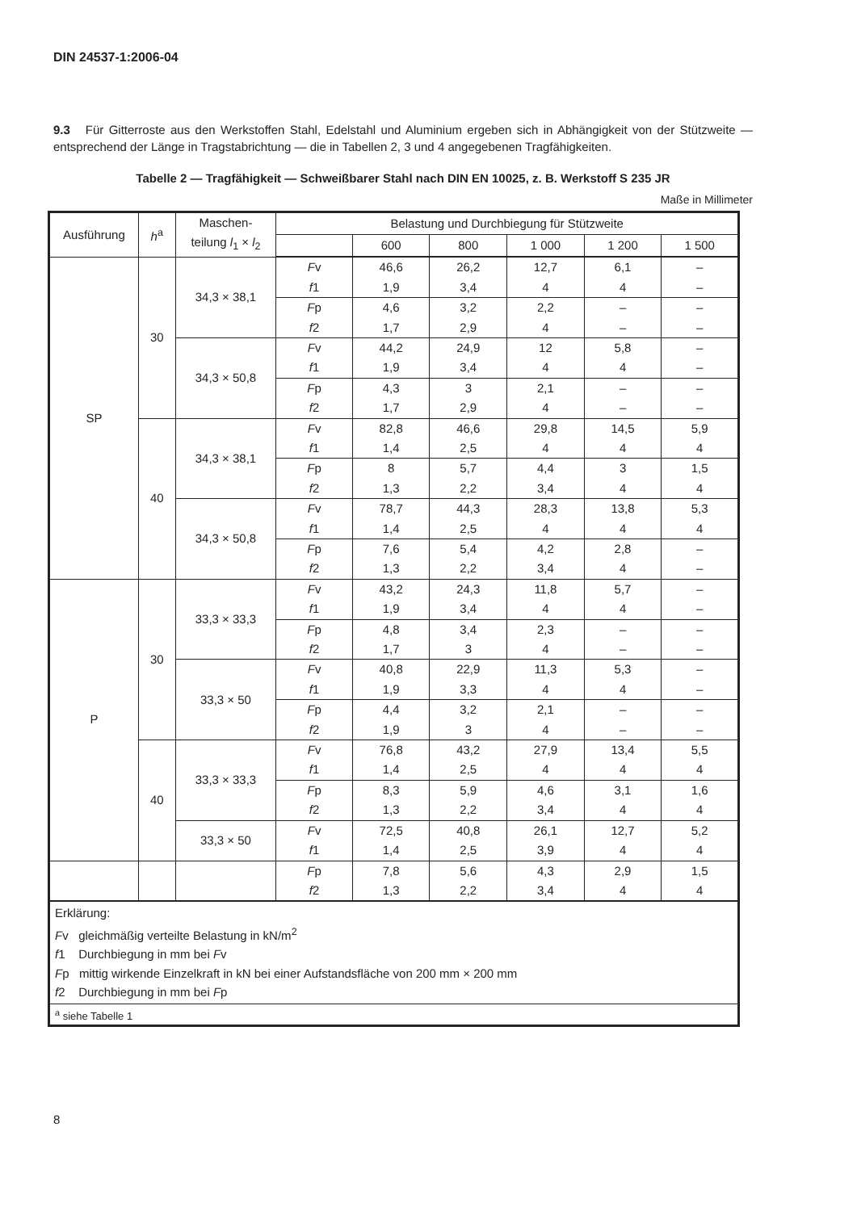DIN 24537-1:2006-04
9.3 Für Gitterroste aus den Werkstoffen Stahl, Edelstahl und Aluminium ergeben sich in Abhängigkeit von der Stützweite — entsprechend der Länge in Tragstabrichtung — die in Tabellen 2, 3 und 4 angegebenen Tragfähigkeiten.
Tabelle 2 — Tragfähigkeit — Schweißbarer Stahl nach DIN EN 10025, z. B. Werkstoff S 235 JR
Maße in Millimeter
| Ausführung | h<sup>a</sup> | Maschen- teilung l<sub>1</sub> × l<sub>2</sub> | Belastung und Durchbiegung für Stützweite | | | | | |
| --- | --- | --- | --- | --- | --- | --- | --- | --- |
| | | | | 600 | 800 | 1 000 | 1 200 | 1 500 |
| SP | 30 | 34,3 × 38,1 | F v f 1 | 46,6 1,9 | 26,2 3,4 | 12,7 4 | 6,1 4 | – – |
| | | | F p f 2 | 4,6 1,7 | 3,2 2,9 | 2,2 4 | – – | – – |
| | | 34,3 × 50,8 | F v f 1 | 44,2 1,9 | 24,9 3,4 | 12 4 | 5,8 4 | – – |
| | | | F p f 2 | 4,3 1,7 | 3 2,9 | 2,1 4 | – – | – – |
| | 40 | 34,3 × 38,1 | F v f 1 | 82,8 1,4 | 46,6 2,5 | 29,8 4 | 14,5 4 | 5,9 4 |
| | | | F p f 2 | 8 1,3 | 5,7 2,2 | 4,4 3,4 | 3 4 | 1,5 4 |
| | | 34,3 × 50,8 | F v f 1 | 78,7 1,4 | 44,3 2,5 | 28,3 4 | 13,8 4 | 5,3 4 |
| | | | F p f 2 | 7,6 1,3 | 5,4 2,2 | 4,2 3,4 | 2,8 4 | – – |
| P | 30 | 33,3 × 33,3 | F v f 1 | 43,2 1,9 | 24,3 3,4 | 11,8 4 | 5,7 4 | – – |
| | | | F p f 2 | 4,8 1,7 | 3,4 3 | 2,3 4 | – – | – – |
| | | 33,3 × 50 | F v f 1 | 40,8 1,9 | 22,9 3,3 | 11,3 4 | 5,3 4 | – – |
| | | | F p f 2 | 4,4 1,9 | 3,2 3 | 2,1 4 | – – | – – |
| | 40 | 33,3 × 33,3 | F v f 1 | 76,8 1,4 | 43,2 2,5 | 27,9 4 | 13,4 4 | 5,5 4 |
| | | | F p f 2 | 8,3 1,3 | 5,9 2,2 | 4,6 3,4 | 3,1 4 | 1,6 4 |
| | | 33,3 × 50 | F v f 1 | 72,5 1,4 | 40,8 2,5 | 26,1 3,9 | 12,7 4 | 5,2 4 |
| | | | F p f 2 | 7,8 1,3 | 5,6 2,2 | 4,3 3,4 | 2,9 4 | 1,5 4 |
| Erklärung: F v gleichmäßig verteilte Belastung in kN/m<sup>2</sup> f 1 Durchbiegung in mm bei F v F p mittig wirkende Einzelkraft in kN bei einer Aufstandsfläche von 200 mm × 200 mm f 2 Durchbiegung in mm bei F p | | | | | | | | |
| <sup>a</sup> siehe Tabelle 1 | | | | | | | | |
8